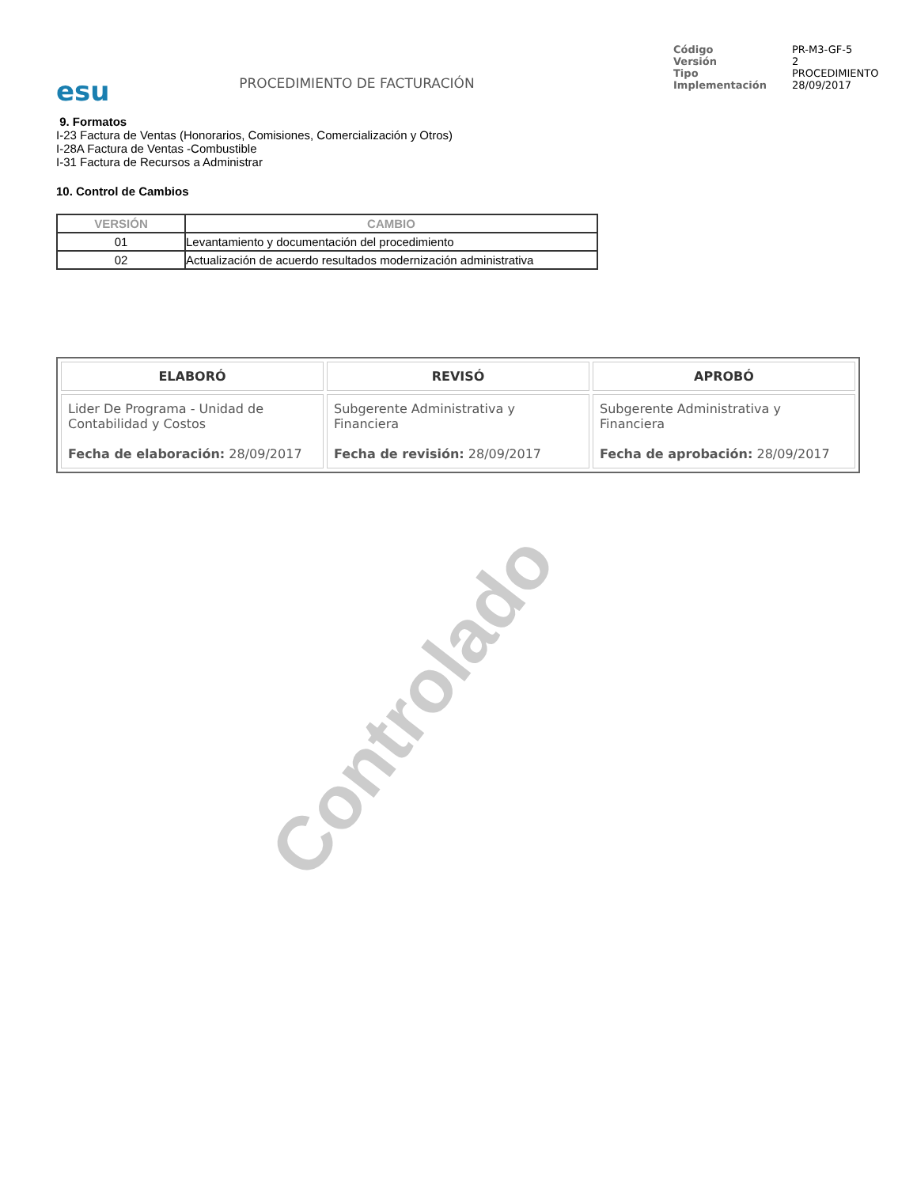esu
PROCEDIMIENTO DE FACTURACIÓN
| Código | PR-M3-GF-5 |
| Versión | 2 |
| Tipo | PROCEDIMIENTO |
| Implementación | 28/09/2017 |
9. Formatos
I-23 Factura de Ventas (Honorarios, Comisiones, Comercialización y Otros)
I-28A Factura de Ventas -Combustible
I-31 Factura de Recursos a Administrar
10. Control de Cambios
| VERSIÓN | CAMBIO |
| --- | --- |
| 01 | Levantamiento y documentación del procedimiento |
| 02 | Actualización de acuerdo resultados modernización administrativa |
| ELABORÓ | REVISÓ | APROBÓ |
| --- | --- | --- |
| Lider De Programa - Unidad de Contabilidad y Costos Fecha de elaboración: 28/09/2017 | Subgerente Administrativa y Financiera Fecha de revisión: 28/09/2017 | Subgerente Administrativa y Financiera Fecha de aprobación: 28/09/2017 |
Controlado